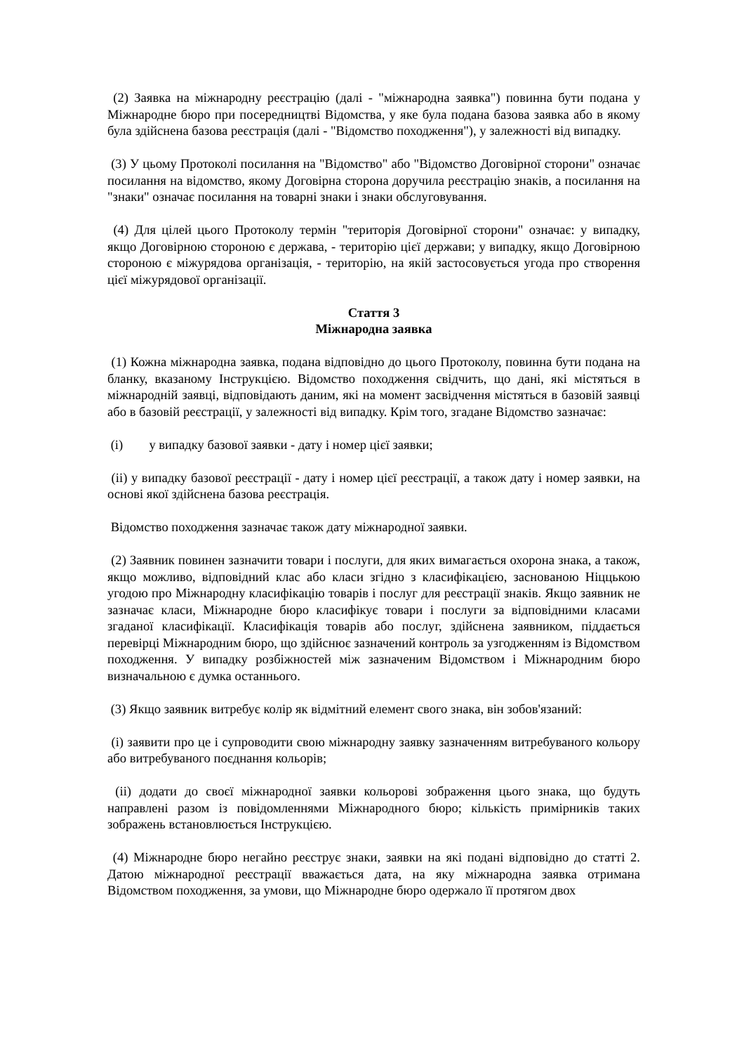(2) Заявка на міжнародну реєстрацію (далі - "міжнародна заявка") повинна бути подана у Міжнародне бюро при посередництві Відомства, у яке була подана базова заявка або в якому була здійснена базова реєстрація (далі - "Відомство походження"), у залежності від випадку.
(3) У цьому Протоколі посилання на "Відомство" або "Відомство Договірної сторони" означає посилання на відомство, якому Договірна сторона доручила реєстрацію знаків, а посилання на "знаки" означає посилання на товарні знаки і знаки обслуговування.
(4) Для цілей цього Протоколу термін "територія Договірної сторони" означає: у випадку, якщо Договірною стороною є держава, - територію цієї держави; у випадку, якщо Договірною стороною є міжурядова організація, - територію, на якій застосовується угода про створення цієї міжурядової організації.
Стаття 3
Міжнародна заявка
(1) Кожна міжнародна заявка, подана відповідно до цього Протоколу, повинна бути подана на бланку, вказаному Інструкцією. Відомство походження свідчить, що дані, які містяться в міжнародній заявці, відповідають даним, які на момент засвідчення містяться в базовій заявці або в базовій реєстрації, у залежності від випадку. Крім того, згадане Відомство зазначає:
(i) у випадку базової заявки - дату і номер цієї заявки;
(ii) у випадку базової реєстрації - дату і номер цієї реєстрації, а також дату і номер заявки, на основі якої здійснена базова реєстрація.
Відомство походження зазначає також дату міжнародної заявки.
(2) Заявник повинен зазначити товари і послуги, для яких вимагається охорона знака, а також, якщо можливо, відповідний клас або класи згідно з класифікацією, заснованою Ніццькою угодою про Міжнародну класифікацію товарів і послуг для реєстрації знаків. Якщо заявник не зазначає класи, Міжнародне бюро класифікує товари і послуги за відповідними класами згаданої класифікації. Класифікація товарів або послуг, здійснена заявником, піддається перевірці Міжнародним бюро, що здійснює зазначений контроль за узгодженням із Відомством походження. У випадку розбіжностей між зазначеним Відомством і Міжнародним бюро визначальною є думка останнього.
(3) Якщо заявник витребує колір як відмітний елемент свого знака, він зобов'язаний:
(i) заявити про це і супроводити свою міжнародну заявку зазначенням витребуваного кольору або витребуваного поєднання кольорів;
(ii) додати до своєї міжнародної заявки кольорові зображення цього знака, що будуть направлені разом із повідомленнями Міжнародного бюро; кількість примірників таких зображень встановлюється Інструкцією.
(4) Міжнародне бюро негайно реєструє знаки, заявки на які подані відповідно до статті 2. Датою міжнародної реєстрації вважається дата, на яку міжнародна заявка отримана Відомством походження, за умови, що Міжнародне бюро одержало її протягом двох